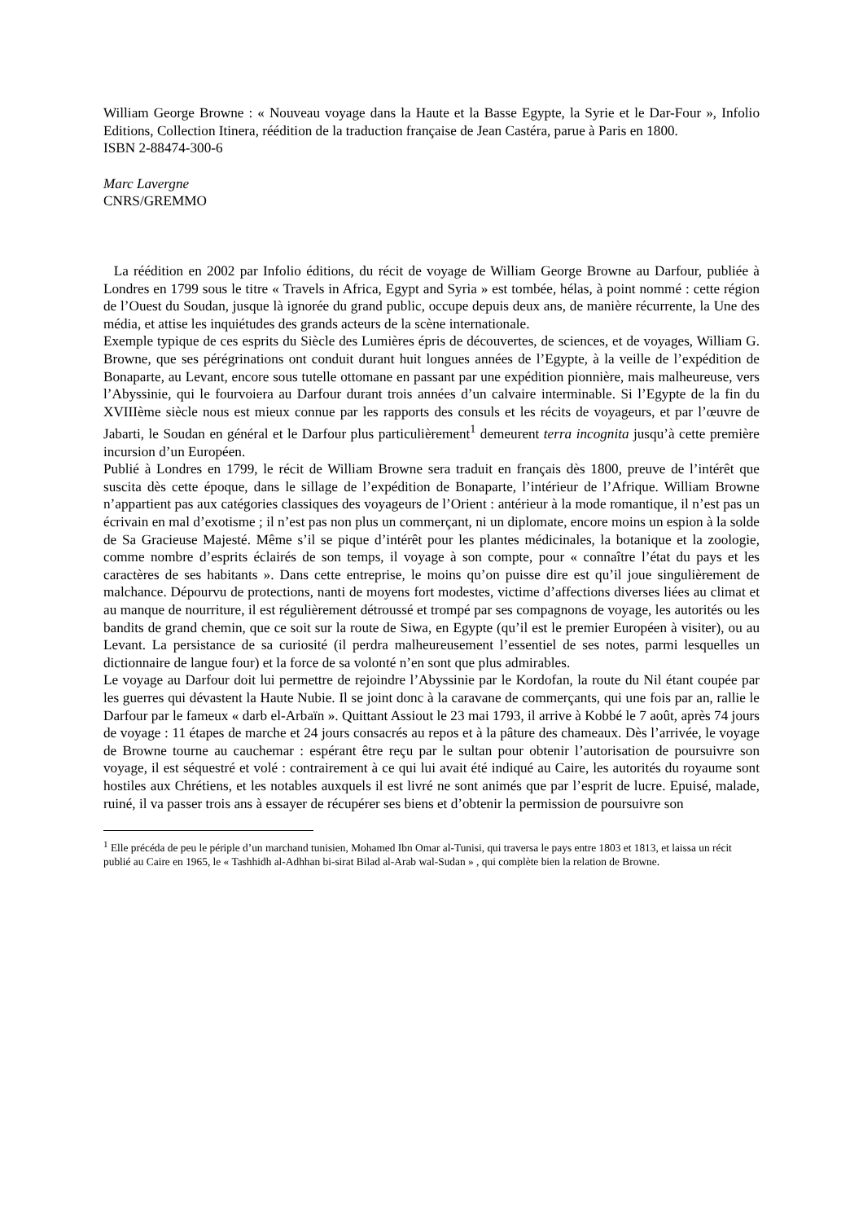William George Browne : « Nouveau voyage dans la Haute et la Basse Egypte, la Syrie et le Dar-Four », Infolio Editions, Collection Itinera, réédition de la traduction française de Jean Castéra, parue à Paris en 1800.
ISBN 2-88474-300-6
Marc Lavergne
CNRS/GREMMO
La réédition en 2002 par Infolio éditions, du récit de voyage de William George Browne au Darfour, publiée à Londres en 1799 sous le titre « Travels in Africa, Egypt and Syria » est tombée, hélas, à point nommé : cette région de l’Ouest du Soudan, jusque là ignorée du grand public, occupe depuis deux ans, de manière récurrente, la Une des média, et attise les inquiétudes des grands acteurs de la scène internationale.
Exemple typique de ces esprits du Siècle des Lumières épris de découvertes, de sciences, et de voyages, William G. Browne, que ses pérégrinations ont conduit durant huit longues années de l’Egypte, à la veille de l’expédition de Bonaparte, au Levant, encore sous tutelle ottomane en passant par une expédition pionnière, mais malheureuse, vers l’Abyssinie, qui le fourvoiera au Darfour durant trois années d’un calvaire interminable. Si l’Egypte de la fin du XVIIIème siècle nous est mieux connue par les rapports des consuls et les récits de voyageurs, et par l’œuvre de Jabarti, le Soudan en général et le Darfour plus particulièrement<sup>1</sup> demeurent terra incognita jusqu’à cette première incursion d’un Européen.
Publié à Londres en 1799, le récit de William Browne sera traduit en français dès 1800, preuve de l’intérêt que suscita dès cette époque, dans le sillage de l’expédition de Bonaparte, l’intérieur de l’Afrique. William Browne n’appartient pas aux catégories classiques des voyageurs de l’Orient : antérieur à la mode romantique, il n’est pas un écrivain en mal d’exotisme ; il n’est pas non plus un commerçant, ni un diplomate, encore moins un espion à la solde de Sa Gracieuse Majesté. Même s’il se pique d’intérêt pour les plantes médicinales, la botanique et la zoologie, comme nombre d’esprits éclairés de son temps, il voyage à son compte, pour « connaître l’état du pays et les caractères de ses habitants ». Dans cette entreprise, le moins qu’on puisse dire est qu’il joue singulièrement de malchance. Dépourvu de protections, nanti de moyens fort modestes, victime d’affections diverses liées au climat et au manque de nourriture, il est régulièrement détroussé et trompé par ses compagnons de voyage, les autorités ou les bandits de grand chemin, que ce soit sur la route de Siwa, en Egypte (qu’il est le premier Européen à visiter), ou au Levant. La persistance de sa curiosité (il perdra malheureusement l’essentiel de ses notes, parmi lesquelles un dictionnaire de langue four) et la force de sa volonté n’en sont que plus admirables.
Le voyage au Darfour doit lui permettre de rejoindre l’Abyssinie par le Kordofan, la route du Nil étant coupée par les guerres qui dévastent la Haute Nubie. Il se joint donc à la caravane de commerçants, qui une fois par an, rallie le Darfour par le fameux « darb el-Arbaïn ». Quittant Assiout le 23 mai 1793, il arrive à Kobbé le 7 août, après 74 jours de voyage : 11 étapes de marche et 24 jours consacrés au repos et à la pâture des chameaux. Dès l’arrivée, le voyage de Browne tourne au cauchemar : espérant être reçu par le sultan pour obtenir l’autorisation de poursuivre son voyage, il est séquestré et volé : contrairement à ce qui lui avait été indiqué au Caire, les autorités du royaume sont hostiles aux Chrétiens, et les notables auxquels il est livré ne sont animés que par l’esprit de lucre. Epuisé, malade, ruiné, il va passer trois ans à essayer de récupérer ses biens et d’obtenir la permission de poursuivre son
<sup>1</sup> Elle précéda de peu le périple d’un marchand tunisien, Mohamed Ibn Omar al-Tunisi, qui traversa le pays entre 1803 et 1813, et laissa un récit publié au Caire en 1965, le « Tashhidh al-Adhhan bi-sirat Bilad al-Arab wal-Sudan » , qui complète bien la relation de Browne.